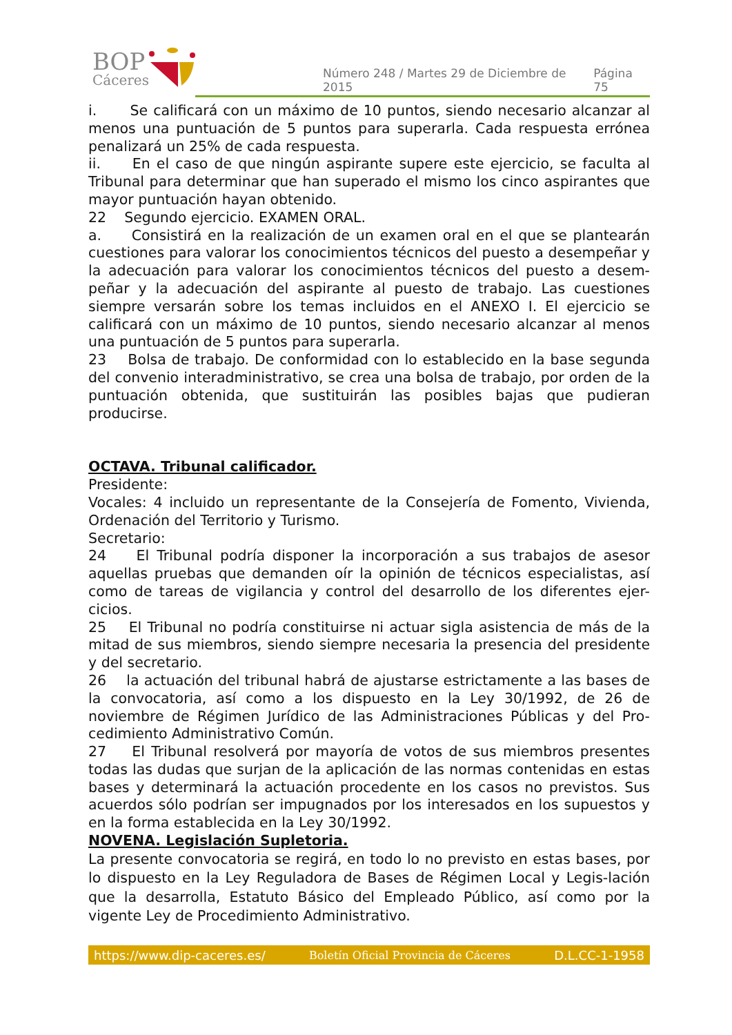BOP
Cáceres
Número 248 / Martes 29 de Diciembre de 2015 Página 75
i. Se calificará con un máximo de 10 puntos, siendo necesario alcanzar al menos una puntuación de 5 puntos para superarla. Cada respuesta errónea penalizará un 25% de cada respuesta.
ii. En el caso de que ningún aspirante supere este ejercicio, se faculta al Tribunal para determinar que han superado el mismo los cinco aspirantes que mayor puntuación hayan obtenido.
22 Segundo ejercicio. EXAMEN ORAL.
a. Consistirá en la realización de un examen oral en el que se plantearán cuestiones para valorar los conocimientos técnicos del puesto a desempeñar y la adecuación para valorar los conocimientos técnicos del puesto a desem-peñar y la adecuación del aspirante al puesto de trabajo. Las cuestiones siempre versarán sobre los temas incluidos en el ANEXO I. El ejercicio se calificará con un máximo de 10 puntos, siendo necesario alcanzar al menos una puntuación de 5 puntos para superarla.
23 Bolsa de trabajo. De conformidad con lo establecido en la base segunda del convenio interadministrativo, se crea una bolsa de trabajo, por orden de la puntuación obtenida, que sustituirán las posibles bajas que pudieran producirse.
OCTAVA. Tribunal calificador.
Presidente:
Vocales: 4 incluido un representante de la Consejería de Fomento, Vivienda, Ordenación del Territorio y Turismo.
Secretario:
24 El Tribunal podría disponer la incorporación a sus trabajos de asesor aquellas pruebas que demanden oír la opinión de técnicos especialistas, así como de tareas de vigilancia y control del desarrollo de los diferentes ejer-cicios.
25 El Tribunal no podría constituirse ni actuar sigla asistencia de más de la mitad de sus miembros, siendo siempre necesaria la presencia del presidente y del secretario.
26 la actuación del tribunal habrá de ajustarse estrictamente a las bases de la convocatoria, así como a los dispuesto en la Ley 30/1992, de 26 de noviembre de Régimen Jurídico de las Administraciones Públicas y del Pro-cedimiento Administrativo Común.
27 El Tribunal resolverá por mayoría de votos de sus miembros presentes todas las dudas que surjan de la aplicación de las normas contenidas en estas bases y determinará la actuación procedente en los casos no previstos. Sus acuerdos sólo podrían ser impugnados por los interesados en los supuestos y en la forma establecida en la Ley 30/1992.
NOVENA. Legislación Supletoria.
La presente convocatoria se regirá, en todo lo no previsto en estas bases, por lo dispuesto en la Ley Reguladora de Bases de Régimen Local y Legis-lación que la desarrolla, Estatuto Básico del Empleado Público, así como por la vigente Ley de Procedimiento Administrativo.
https://www.dip-caceres.es/ Boletín Oficial Provincia de Cáceres D.L.CC-1-1958